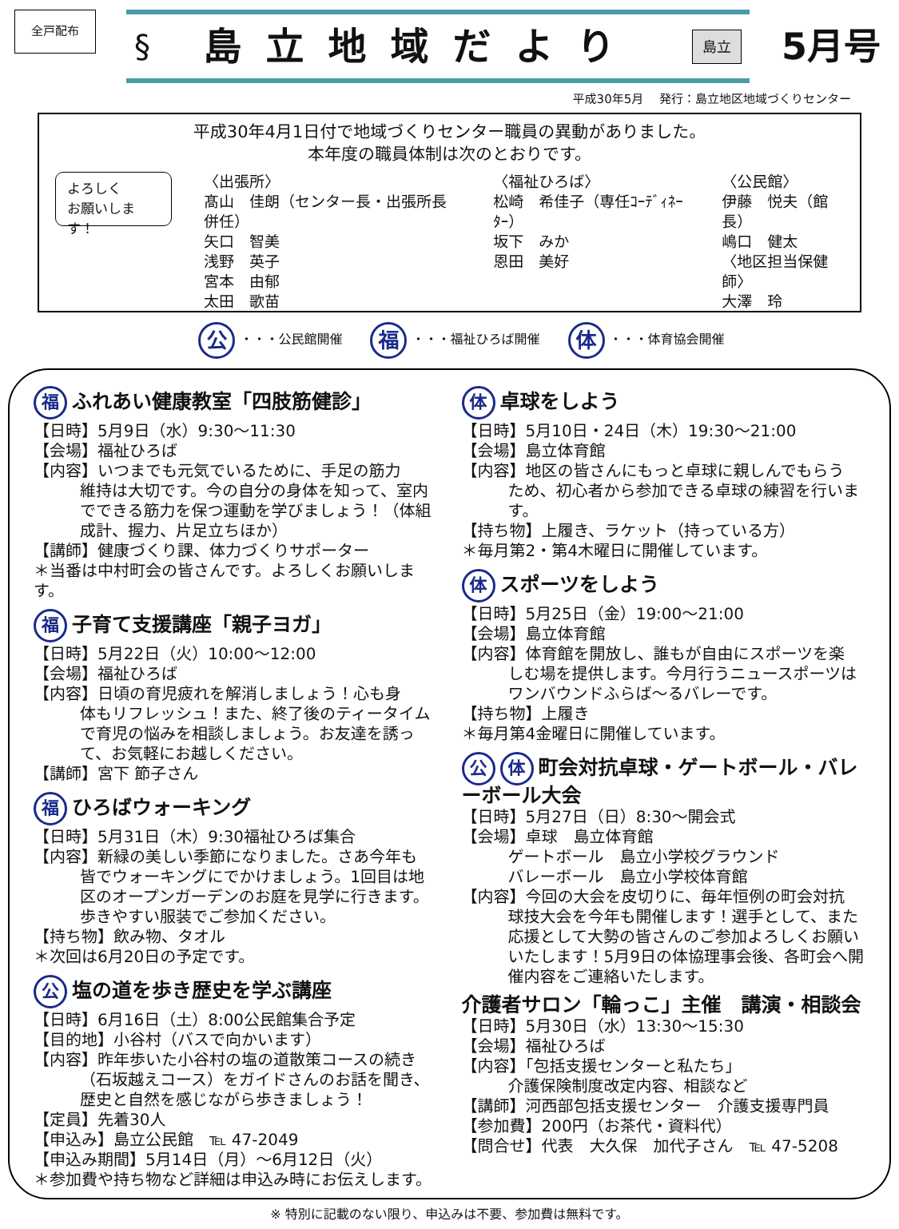全戸配布
§
島立地域だより
島立
5月号
平成30年5月　 発行：島立地区地域づくりセンター
平成30年4月1日付で地域づくりセンター職員の異動がありました。
本年度の職員体制は次のとおりです。
よろしく
お願いします！
〈出張所〉
髙山　佳朗（センター長・出張所長併任）
矢口　智美
浅野　英子
宮本　由郁
太田　歌苗
〈福祉ひろば〉
松崎　希佳子（専任ｺｰﾃﾞｨﾈｰﾀｰ）
坂下　みか
恩田　美好
〈公民館〉
伊藤　悦夫（館長）
嶋口　健太
〈地区担当保健師〉
大澤　玲
公 ・・・公民館開催 福 ・・・福祉ひろば開催 体 ・・・体育協会開催
福ふれあい健康教室「四肢筋健診」
【日時】5月9日（水）9:30～11:30
【会場】福祉ひろば
【内容】いつまでも元気でいるために、手足の筋力
維持は大切です。今の自分の身体を知って、室内でできる筋力を保つ運動を学びましょう！（体組成計、握力、片足立ちほか）
【講師】健康づくり課、体力づくりサポーター
＊当番は中村町会の皆さんです。よろしくお願いします。
福子育て支援講座「親子ヨガ」
【日時】5月22日（火）10:00～12:00
【会場】福祉ひろば
【内容】日頃の育児疲れを解消しましょう！心も身
体もリフレッシュ！また、終了後のティータイムで育児の悩みを相談しましょう。お友達を誘って、お気軽にお越しください。
【講師】宮下 節子さん
福ひろばウォーキング
【日時】5月31日（木）9:30福祉ひろば集合
【内容】新緑の美しい季節になりました。さあ今年も
皆でウォーキングにでかけましょう。1回目は地区のオープンガーデンのお庭を見学に行きます。歩きやすい服装でご参加ください。
【持ち物】飲み物、タオル
＊次回は6月20日の予定です。
公塩の道を歩き歴史を学ぶ講座
【日時】6月16日（土）8:00公民館集合予定
【目的地】小谷村（バスで向かいます）
【内容】昨年歩いた小谷村の塩の道散策コースの続き
（石坂越えコース）をガイドさんのお話を聞き、歴史と自然を感じながら歩きましょう！
【定員】先着30人
【申込み】島立公民館　℡ 47-2049
【申込み期間】5月14日（月）～6月12日（火）
＊参加費や持ち物など詳細は申込み時にお伝えします。
体卓球をしよう
【日時】5月10日・24日（木）19:30～21:00
【会場】島立体育館
【内容】地区の皆さんにもっと卓球に親しんでもらう
ため、初心者から参加できる卓球の練習を行います。
【持ち物】上履き、ラケット（持っている方）
＊毎月第2・第4木曜日に開催しています。
体スポーツをしよう
【日時】5月25日（金）19:00～21:00
【会場】島立体育館
【内容】体育館を開放し、誰もが自由にスポーツを楽
しむ場を提供します。今月行うニュースポーツはワンバウンドふらば～るバレーです。
【持ち物】上履き
＊毎月第4金曜日に開催しています。
公体 町会対抗卓球・ゲートボール・バレーボール大会
【日時】5月27日（日）8:30～開会式
【会場】卓球　島立体育館
ゲートボール　島立小学校グラウンド
バレーボール　島立小学校体育館
【内容】今回の大会を皮切りに、毎年恒例の町会対抗
球技大会を今年も開催します！選手として、また応援として大勢の皆さんのご参加よろしくお願いいたします！5月9日の体協理事会後、各町会へ開催内容をご連絡いたします。
介護者サロン「輪っこ」主催　講演・相談会
【日時】5月30日（水）13:30～15:30
【会場】福祉ひろば
【内容】「包括支援センターと私たち」
介護保険制度改定内容、相談など
【講師】河西部包括支援センター　介護支援専門員
【参加費】200円（お茶代・資料代）
【問合せ】代表　大久保　加代子さん　℡ 47-5208
※ 特別に記載のない限り、申込みは不要、参加費は無料です。